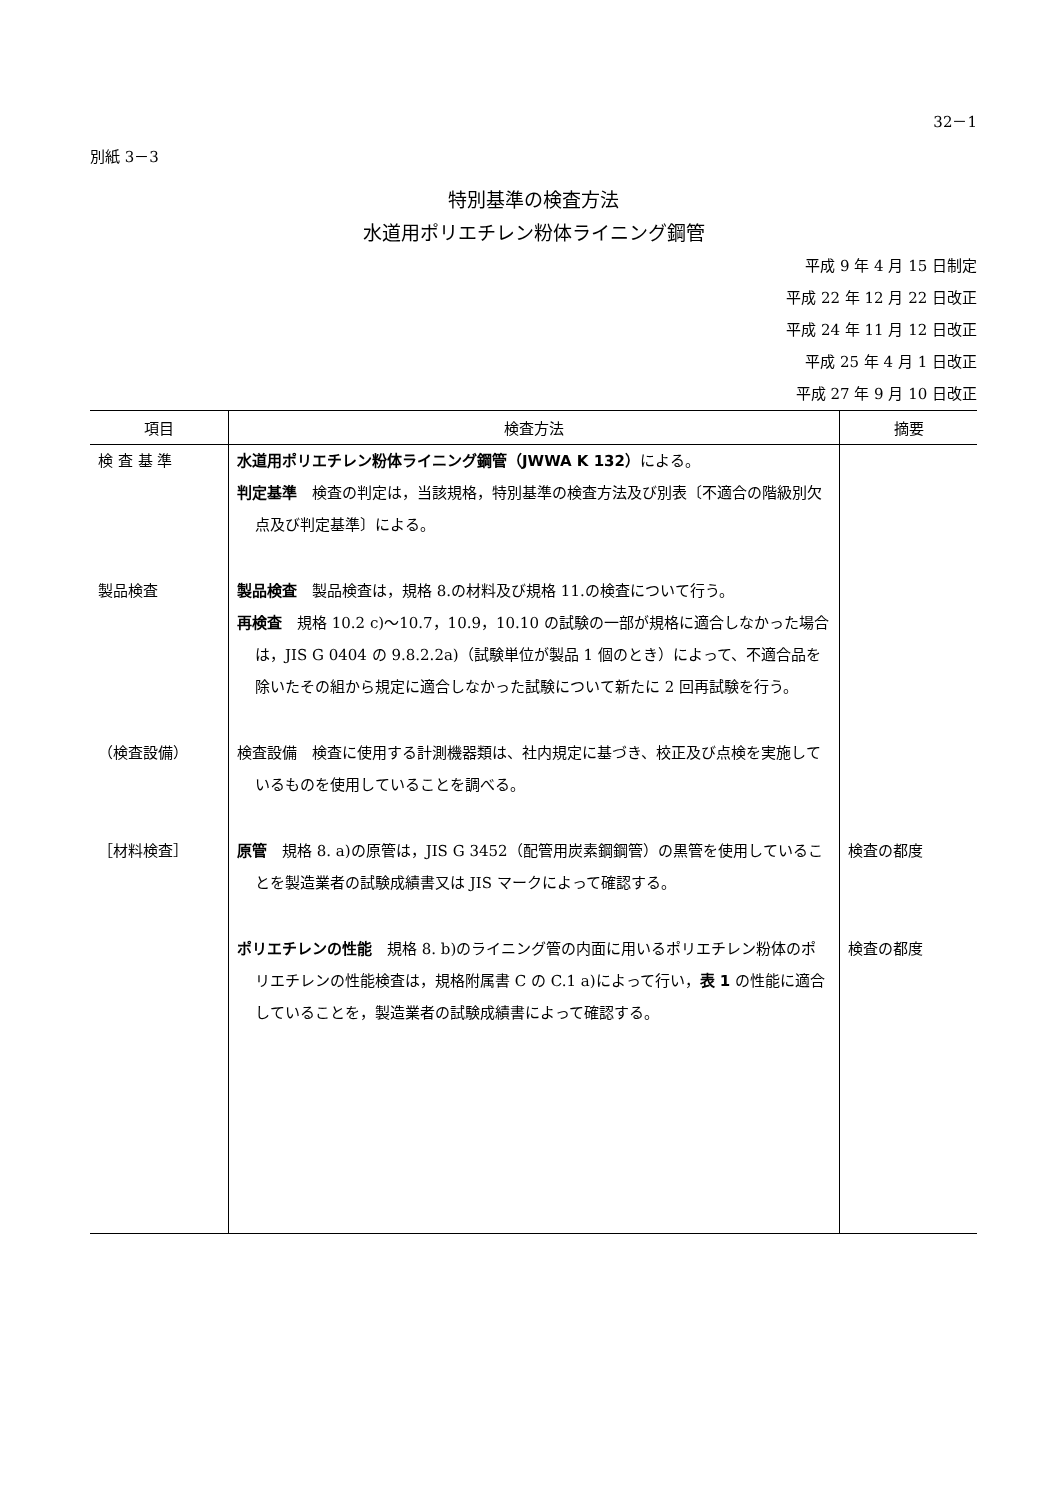32－1
別紙 3－3
特別基準の検査方法
水道用ポリエチレン粉体ライニング鋼管
平成 9 年 4 月 15 日制定
平成 22 年 12 月 22 日改正
平成 24 年 11 月 12 日改正
平成 25 年 4 月 1 日改正
平成 27 年 9 月 10 日改正
| 項目 | 検査方法 | 摘要 |
| --- | --- | --- |
| 検 査 基 準 | 水道用ポリエチレン粉体ライニング鋼管（JWWA K 132） による。 判定基準 検査の判定は，当該規格，特別基準の検査方法及び別表〔不適合の階級別欠点及び判定基準〕による。 | |
| 製品検査 | 製品検査 製品検査は，規格 8.の材料及び規格 11.の検査について行う。 再検査 規格 10.2 c)～10.7，10.9，10.10 の試験の一部が規格に適合しなかった場合は，JIS G 0404 の 9.8.2.2a)（試験単位が製品 1 個のとき）によって、不適合品を除いたその組から規定に適合しなかった試験について新たに 2 回再試験を行う。 | |
| （検査設備） | 検査設備 検査に使用する計測機器類は、社内規定に基づき、校正及び点検を実施しているものを使用していることを調べる。 | |
| ［材料検査］ | 原管 規格 8. a)の原管は，JIS G 3452（配管用炭素鋼鋼管）の黒管を使用していることを製造業者の試験成績書又は JIS マークによって確認する。 | 検査の都度 |
| | ポリエチレンの性能 規格 8. b)のライニング管の内面に用いるポリエチレン粉体のポリエチレンの性能検査は，規格附属書 C の C.1 a)によって行い， 表 1 の性能に適合していることを，製造業者の試験成績書によって確認する。 | 検査の都度 |